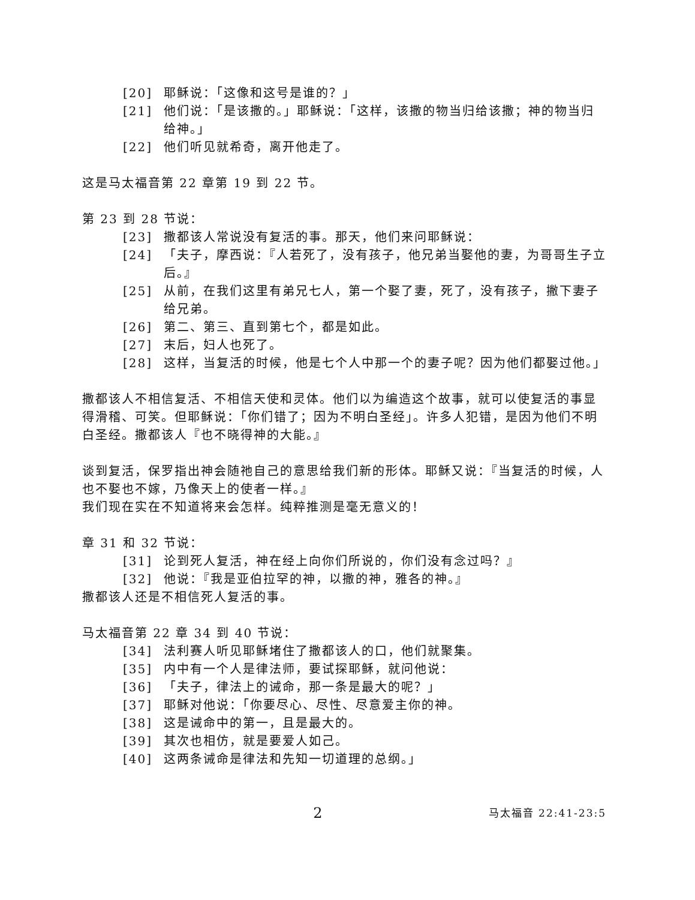[20] 耶稣说：「这像和这号是谁的？」
[21] 他们说：「是该撒的。」耶稣说：「这样，该撒的物当归给该撒；神的物当归给神。」
[22] 他们听见就希奇，离开他走了。
这是马太福音第 22 章第 19 到 22 节。
第 23 到 28 节说：
[23] 撒都该人常说没有复活的事。那天，他们来问耶稣说：
[24] 「夫子，摩西说：『人若死了，没有孩子，他兄弟当娶他的妻，为哥哥生子立后。』
[25] 从前，在我们这里有弟兄七人，第一个娶了妻，死了，没有孩子，撇下妻子给兄弟。
[26] 第二、第三、直到第七个，都是如此。
[27] 末后，妇人也死了。
[28] 这样，当复活的时候，他是七个人中那一个的妻子呢？因为他们都娶过他。」
撒都该人不相信复活、不相信天使和灵体。他们以为编造这个故事，就可以使复活的事显得滑稽、可笑。但耶稣说：「你们错了；因为不明白圣经」。许多人犯错，是因为他们不明白圣经。撒都该人『也不晓得神的大能。』
谈到复活，保罗指出神会随祂自己的意思给我们新的形体。耶稣又说：『当复活的时候，人也不娶也不嫁，乃像天上的使者一样。』
我们现在实在不知道将来会怎样。纯粹推测是毫无意义的！
章 31 和 32 节说：
[31] 论到死人复活，神在经上向你们所说的，你们没有念过吗？』
[32] 他说：『我是亚伯拉罕的神，以撒的神，雅各的神。』
撒都该人还是不相信死人复活的事。
马太福音第 22 章 34 到 40 节说：
[34] 法利赛人听见耶稣堵住了撒都该人的口，他们就聚集。
[35] 内中有一个人是律法师，要试探耶稣，就问他说：
[36] 「夫子，律法上的诫命，那一条是最大的呢？」
[37] 耶稣对他说：「你要尽心、尽性、尽意爱主你的神。
[38] 这是诫命中的第一，且是最大的。
[39] 其次也相仿，就是要爱人如己。
[40] 这两条诫命是律法和先知一切道理的总纲。」
2 马太福音 22:41-23:5